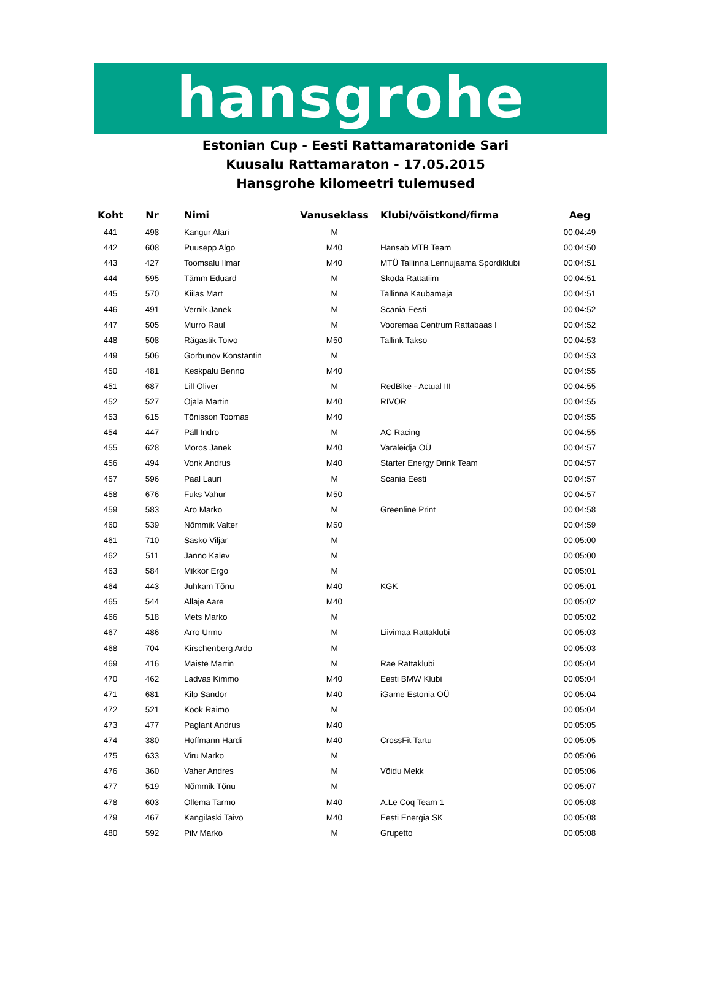hansgrohe
Estonian Cup - Eesti Rattamaratonide Sari
Kuusalu Rattamaraton - 17.05.2015
Hansgrohe kilomeetri tulemused
| Koht | Nr | Nimi | Vanuseklass | Klubi/võistkond/firma | Aeg |
| --- | --- | --- | --- | --- | --- |
| 441 | 498 | Kangur Alari | M | | 00:04:49 |
| 442 | 608 | Puusepp Algo | M40 | Hansab MTB Team | 00:04:50 |
| 443 | 427 | Toomsalu Ilmar | M40 | MTÜ Tallinna Lennujaama Spordiklubi | 00:04:51 |
| 444 | 595 | Tämm Eduard | M | Skoda Rattatiim | 00:04:51 |
| 445 | 570 | Kiilas Mart | M | Tallinna Kaubamaja | 00:04:51 |
| 446 | 491 | Vernik Janek | M | Scania Eesti | 00:04:52 |
| 447 | 505 | Murro Raul | M | Vooremaa Centrum Rattabaas I | 00:04:52 |
| 448 | 508 | Rägastik Toivo | M50 | Tallink Takso | 00:04:53 |
| 449 | 506 | Gorbunov Konstantin | M | | 00:04:53 |
| 450 | 481 | Keskpalu Benno | M40 | | 00:04:55 |
| 451 | 687 | Lill Oliver | M | RedBike - Actual III | 00:04:55 |
| 452 | 527 | Ojala Martin | M40 | RIVOR | 00:04:55 |
| 453 | 615 | Tõnisson Toomas | M40 | | 00:04:55 |
| 454 | 447 | Päll Indro | M | AC Racing | 00:04:55 |
| 455 | 628 | Moros Janek | M40 | Varaleidja OÜ | 00:04:57 |
| 456 | 494 | Vonk Andrus | M40 | Starter Energy Drink Team | 00:04:57 |
| 457 | 596 | Paal Lauri | M | Scania Eesti | 00:04:57 |
| 458 | 676 | Fuks Vahur | M50 | | 00:04:57 |
| 459 | 583 | Aro Marko | M | Greenline Print | 00:04:58 |
| 460 | 539 | Nõmmik Valter | M50 | | 00:04:59 |
| 461 | 710 | Sasko Viljar | M | | 00:05:00 |
| 462 | 511 | Janno Kalev | M | | 00:05:00 |
| 463 | 584 | Mikkor Ergo | M | | 00:05:01 |
| 464 | 443 | Juhkam Tõnu | M40 | KGK | 00:05:01 |
| 465 | 544 | Allaje Aare | M40 | | 00:05:02 |
| 466 | 518 | Mets Marko | M | | 00:05:02 |
| 467 | 486 | Arro Urmo | M | Liivimaa Rattaklubi | 00:05:03 |
| 468 | 704 | Kirschenberg Ardo | M | | 00:05:03 |
| 469 | 416 | Maiste Martin | M | Rae Rattaklubi | 00:05:04 |
| 470 | 462 | Ladvas Kimmo | M40 | Eesti BMW Klubi | 00:05:04 |
| 471 | 681 | Kilp Sandor | M40 | iGame Estonia OÜ | 00:05:04 |
| 472 | 521 | Kook Raimo | M | | 00:05:04 |
| 473 | 477 | Paglant Andrus | M40 | | 00:05:05 |
| 474 | 380 | Hoffmann Hardi | M40 | CrossFit Tartu | 00:05:05 |
| 475 | 633 | Viru Marko | M | | 00:05:06 |
| 476 | 360 | Vaher Andres | M | Võidu Mekk | 00:05:06 |
| 477 | 519 | Nõmmik Tõnu | M | | 00:05:07 |
| 478 | 603 | Ollema Tarmo | M40 | A.Le Coq Team 1 | 00:05:08 |
| 479 | 467 | Kangilaski Taivo | M40 | Eesti Energia SK | 00:05:08 |
| 480 | 592 | Pilv Marko | M | Grupetto | 00:05:08 |